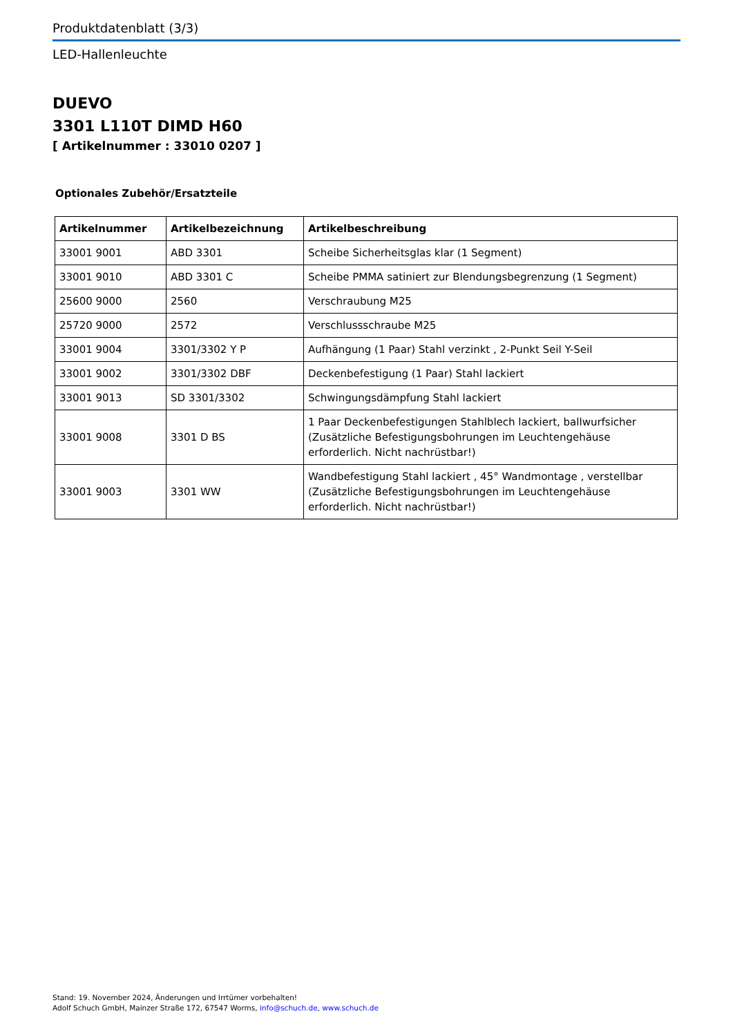Produktdatenblatt (3/3)
LED-Hallenleuchte
DUEVO
3301 L110T DIMD H60
[ Artikelnummer : 33010 0207 ]
Optionales Zubehör/Ersatzteile
| Artikelnummer | Artikelbezeichnung | Artikelbeschreibung |
| --- | --- | --- |
| 33001 9001 | ABD 3301 | Scheibe Sicherheitsglas klar (1 Segment) |
| 33001 9010 | ABD 3301 C | Scheibe PMMA satiniert zur Blendungsbegrenzung (1 Segment) |
| 25600 9000 | 2560 | Verschraubung M25 |
| 25720 9000 | 2572 | Verschlussschraube M25 |
| 33001 9004 | 3301/3302 Y P | Aufhängung (1 Paar) Stahl verzinkt , 2-Punkt Seil Y-Seil |
| 33001 9002 | 3301/3302 DBF | Deckenbefestigung (1 Paar) Stahl lackiert |
| 33001 9013 | SD 3301/3302 | Schwingungsdämpfung Stahl lackiert |
| 33001 9008 | 3301 D BS | 1 Paar Deckenbefestigungen Stahlblech lackiert, ballwurfsicher (Zusätzliche Befestigungsbohrungen im Leuchtengehäuse erforderlich. Nicht nachrüstbar!) |
| 33001 9003 | 3301 WW | Wandbefestigung Stahl lackiert , 45° Wandmontage , verstellbar (Zusätzliche Befestigungsbohrungen im Leuchtengehäuse erforderlich. Nicht nachrüstbar!) |
Stand: 19. November 2024, Änderungen und Irrtümer vorbehalten!
Adolf Schuch GmbH, Mainzer Straße 172, 67547 Worms, info@schuch.de, www.schuch.de